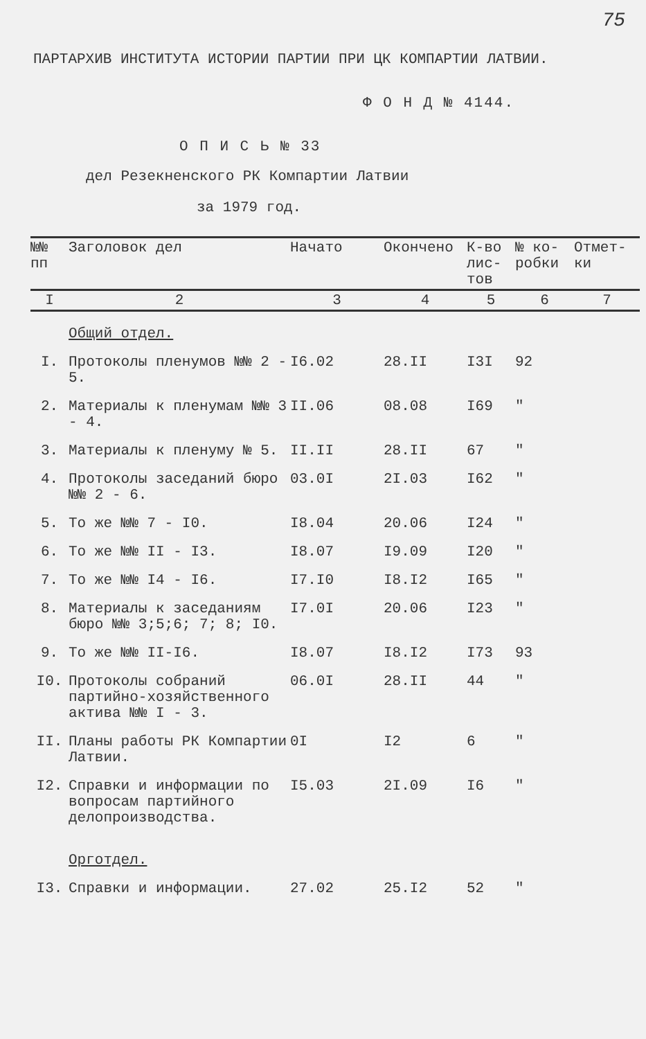75
ПАРТАРХИВ ИНСТИТУТА ИСТОРИИ ПАРТИИ ПРИ ЦК КОМПАРТИИ ЛАТВИИ.
Ф О Н Д № 4144.
О П И С Ь № 33
дел Резекненского РК Компартии Латвии
за 1979 год.
| №№ пп | Заголовок дел | Начато | Окончено | К-во лис-тов | № ко-робки | Отмет-ки |
| --- | --- | --- | --- | --- | --- | --- |
| I | 2 | 3 | 4 | 5 | 6 | 7 |
| | Общий отдел. | | | | | |
| I. | Протоколы пленумов №№ 2 - 5. | I6.02 | 28.II | I3I | 92 | |
| 2. | Материалы к пленумам №№ 3 - 4. | II.06 | 08.08 | I69 | " | |
| 3. | Материалы к пленуму № 5. | II.II | 28.II | 67 | " | |
| 4. | Протоколы заседаний бюро №№ 2 - 6. | 03.0I | 2I.03 | I62 | " | |
| 5. | То же №№ 7 - I0. | I8.04 | 20.06 | I24 | " | |
| 6. | То же №№ II - I3. | I8.07 | I9.09 | I20 | " | |
| 7. | То же №№ I4 - I6. | I7.I0 | I8.I2 | I65 | " | |
| 8. | Материалы к заседаниям бюро №№ 3;5;6; 7; 8; I0. | I7.0I | 20.06 | I23 | " | |
| 9. | То же №№ II-I6. | I8.07 | I8.I2 | I73 | 93 | |
| I0. | Протоколы собраний партийно-хозяйственного актива №№ I - 3. | 06.0I | 28.II | 44 | " | |
| II. | Планы работы РК Компартии Латвии. | 0I | I2 | 6 | " | |
| I2. | Справки и информации по вопросам партийного делопроизводства. | I5.03 | 2I.09 | I6 | " | |
| | Орготдел. | | | | | |
| I3. | Справки и информации. | 27.02 | 25.I2 | 52 | " | |